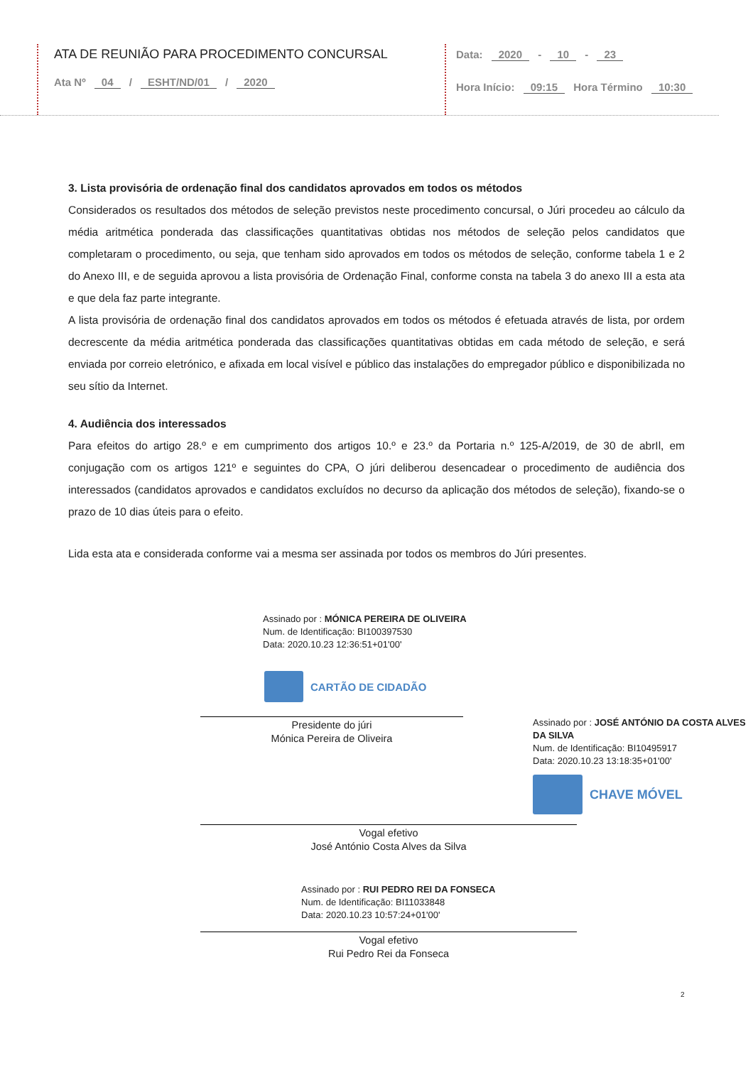ATA DE REUNIÃO PARA PROCEDIMENTO CONCURSAL
Ata Nº 04 / ESHT/ND/01 / 2020
Data: 2020 - 10 - 23
Hora Início: 09:15 Hora Término 10:30
3. Lista provisória de ordenação final dos candidatos aprovados em todos os métodos
Considerados os resultados dos métodos de seleção previstos neste procedimento concursal, o Júri procedeu ao cálculo da média aritmética ponderada das classificações quantitativas obtidas nos métodos de seleção pelos candidatos que completaram o procedimento, ou seja, que tenham sido aprovados em todos os métodos de seleção, conforme tabela 1 e 2 do Anexo III, e de seguida aprovou a lista provisória de Ordenação Final, conforme consta na tabela 3 do anexo III a esta ata e que dela faz parte integrante.
A lista provisória de ordenação final dos candidatos aprovados em todos os métodos é efetuada através de lista, por ordem decrescente da média aritmética ponderada das classificações quantitativas obtidas em cada método de seleção, e será enviada por correio eletrónico, e afixada em local visível e público das instalações do empregador público e disponibilizada no seu sítio da Internet.
4. Audiência dos interessados
Para efeitos do artigo 28.º e em cumprimento dos artigos 10.º e 23.º da Portaria n.º 125-A/2019, de 30 de abrIl, em conjugação com os artigos 121º e seguintes do CPA, O júri deliberou desencadear o procedimento de audiência dos interessados (candidatos aprovados e candidatos excluídos no decurso da aplicação dos métodos de seleção), fixando-se o prazo de 10 dias úteis para o efeito.
Lida esta ata e considerada conforme vai a mesma ser assinada por todos os membros do Júri presentes.
Assinado por : MÓNICA PEREIRA DE OLIVEIRA
Num. de Identificação: BI100397530
Data: 2020.10.23 12:36:51+01'00'
CARTÃO DE CIDADÃO
Presidente do júri
Mónica Pereira de Oliveira
Assinado por : JOSÉ ANTÓNIO DA COSTA ALVES DA SILVA
Num. de Identificação: BI10495917
Data: 2020.10.23 13:18:35+01'00'
CHAVE MÓVEL
Vogal efetivo
José António Costa Alves da Silva
Assinado por : RUI PEDRO REI DA FONSECA
Num. de Identificação: BI11033848
Data: 2020.10.23 10:57:24+01'00'
Vogal efetivo
Rui Pedro Rei da Fonseca
2